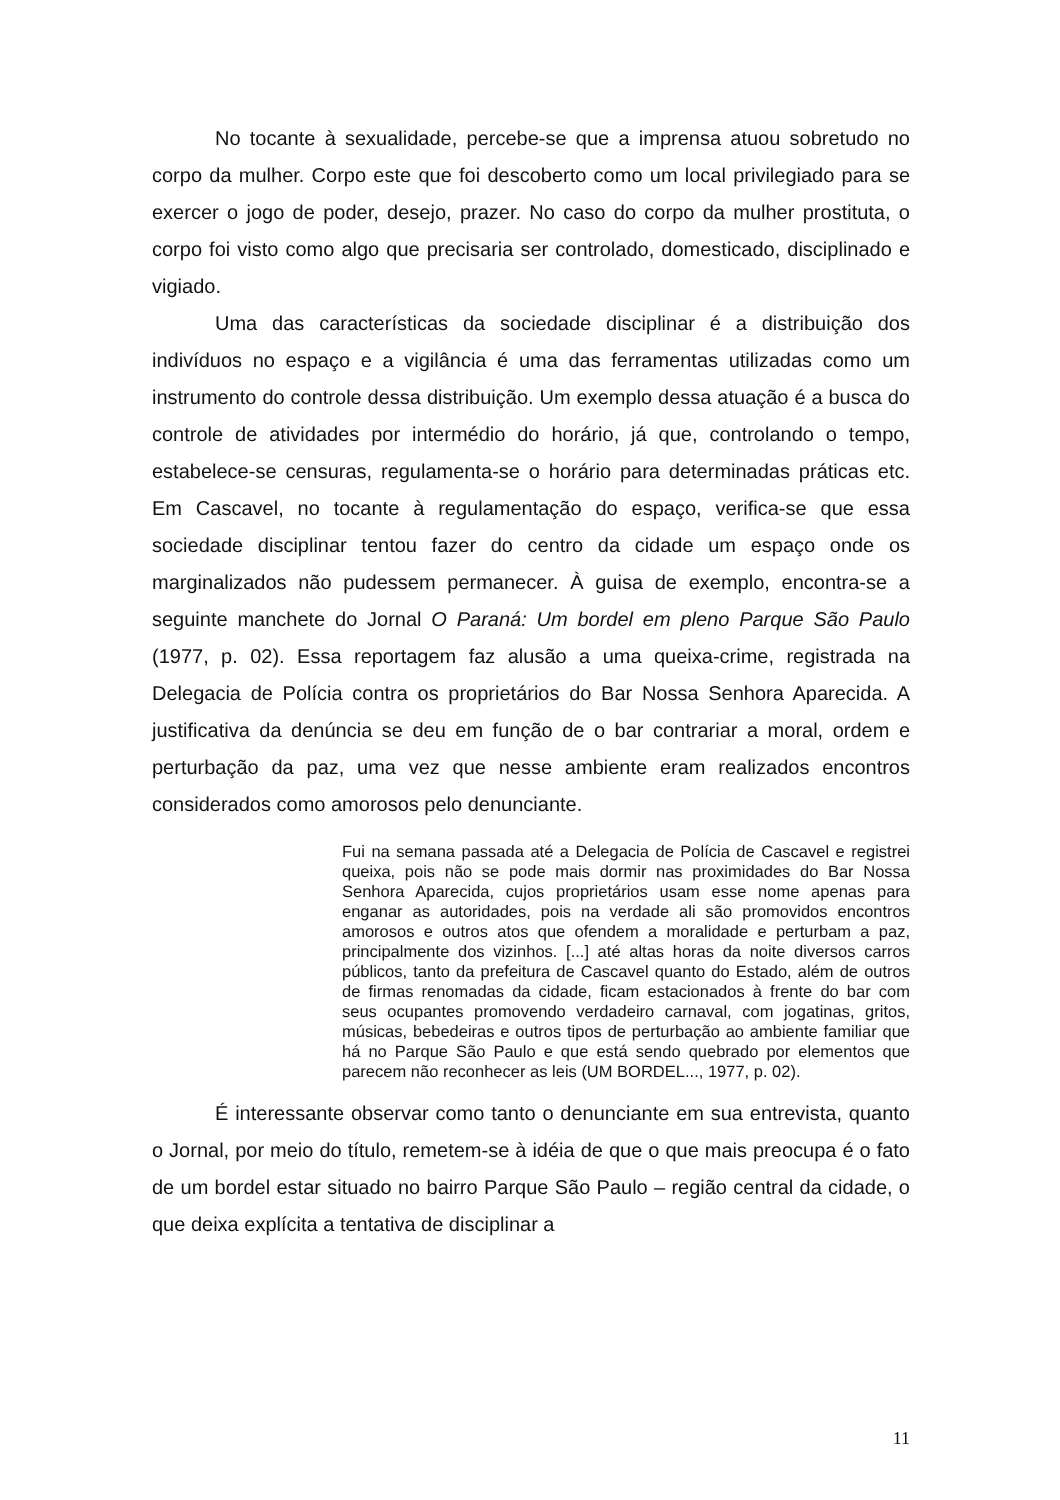No tocante à sexualidade, percebe-se que a imprensa atuou sobretudo no corpo da mulher. Corpo este que foi descoberto como um local privilegiado para se exercer o jogo de poder, desejo, prazer. No caso do corpo da mulher prostituta, o corpo foi visto como algo que precisaria ser controlado, domesticado, disciplinado e vigiado.
Uma das características da sociedade disciplinar é a distribuição dos indivíduos no espaço e a vigilância é uma das ferramentas utilizadas como um instrumento do controle dessa distribuição. Um exemplo dessa atuação é a busca do controle de atividades por intermédio do horário, já que, controlando o tempo, estabelece-se censuras, regulamenta-se o horário para determinadas práticas etc. Em Cascavel, no tocante à regulamentação do espaço, verifica-se que essa sociedade disciplinar tentou fazer do centro da cidade um espaço onde os marginalizados não pudessem permanecer. À guisa de exemplo, encontra-se a seguinte manchete do Jornal O Paraná: Um bordel em pleno Parque São Paulo (1977, p. 02). Essa reportagem faz alusão a uma queixa-crime, registrada na Delegacia de Polícia contra os proprietários do Bar Nossa Senhora Aparecida. A justificativa da denúncia se deu em função de o bar contrariar a moral, ordem e perturbação da paz, uma vez que nesse ambiente eram realizados encontros considerados como amorosos pelo denunciante.
Fui na semana passada até a Delegacia de Polícia de Cascavel e registrei queixa, pois não se pode mais dormir nas proximidades do Bar Nossa Senhora Aparecida, cujos proprietários usam esse nome apenas para enganar as autoridades, pois na verdade ali são promovidos encontros amorosos e outros atos que ofendem a moralidade e perturbam a paz, principalmente dos vizinhos. [...] até altas horas da noite diversos carros públicos, tanto da prefeitura de Cascavel quanto do Estado, além de outros de firmas renomadas da cidade, ficam estacionados à frente do bar com seus ocupantes promovendo verdadeiro carnaval, com jogatinas, gritos, músicas, bebedeiras e outros tipos de perturbação ao ambiente familiar que há no Parque São Paulo e que está sendo quebrado por elementos que parecem não reconhecer as leis (UM BORDEL..., 1977, p. 02).
É interessante observar como tanto o denunciante em sua entrevista, quanto o Jornal, por meio do título, remetem-se à idéia de que o que mais preocupa é o fato de um bordel estar situado no bairro Parque São Paulo – região central da cidade, o que deixa explícita a tentativa de disciplinar a
11